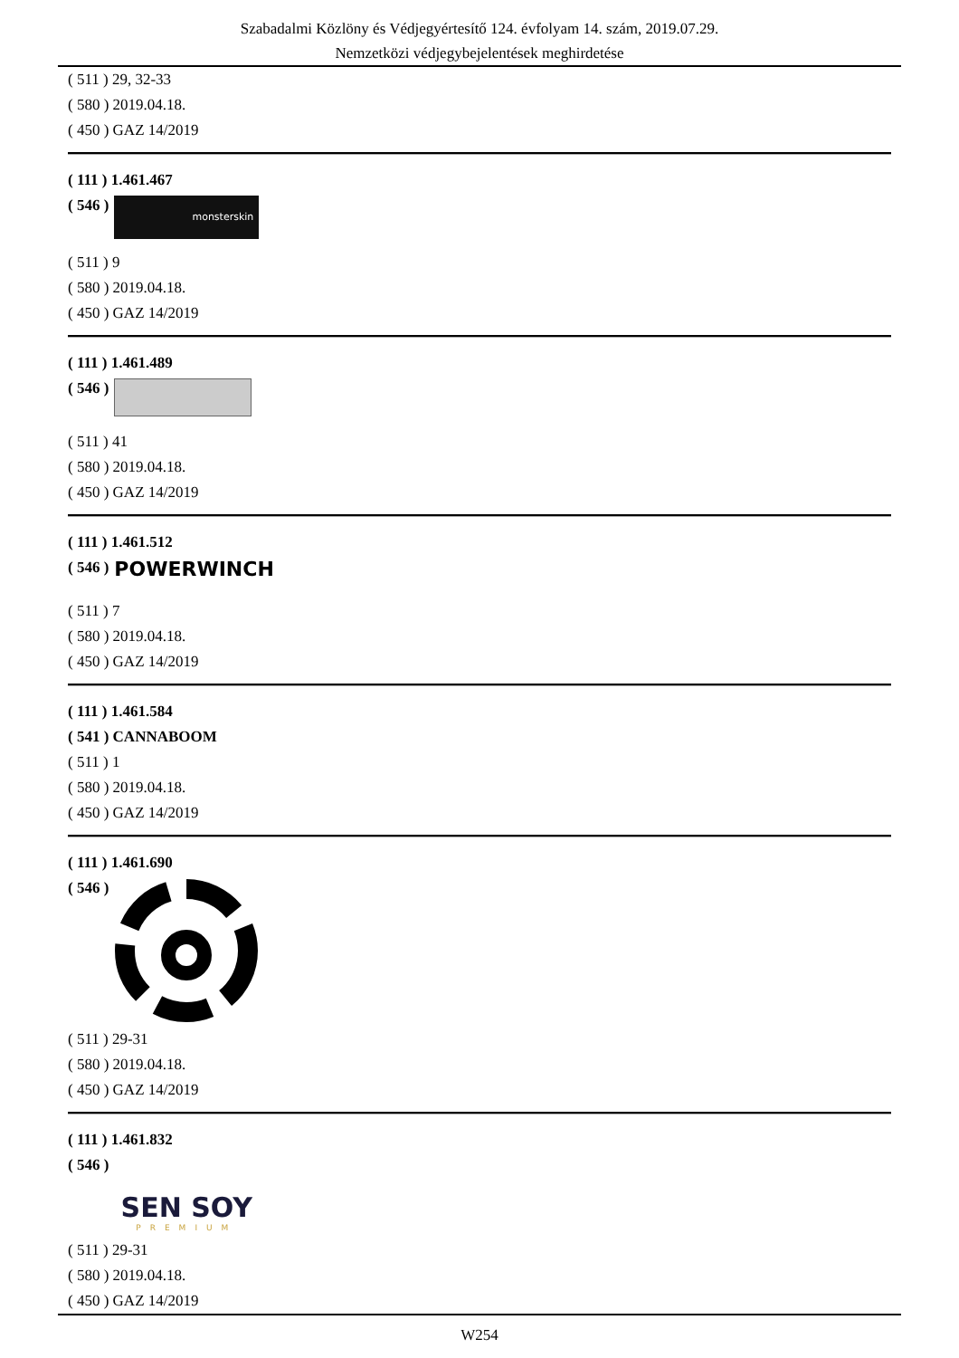Szabadalmi Közlöny és Védjegyértesítő 124. évfolyam 14. szám, 2019.07.29.
Nemzetközi védjegybejelentések meghirdetése
( 511 ) 29, 32-33
( 580 ) 2019.04.18.
( 450 ) GAZ 14/2019
( 111 ) 1.461.467
( 546 )
monsterskin
( 511 ) 9
( 580 ) 2019.04.18.
( 450 ) GAZ 14/2019
( 111 ) 1.461.489
( 546 )
( 511 ) 41
( 580 ) 2019.04.18.
( 450 ) GAZ 14/2019
( 111 ) 1.461.512
( 546 )
POWERWINCH
( 511 ) 7
( 580 ) 2019.04.18.
( 450 ) GAZ 14/2019
( 111 ) 1.461.584
( 541 ) CANNABOOM
( 511 ) 1
( 580 ) 2019.04.18.
( 450 ) GAZ 14/2019
( 111 ) 1.461.690
( 546 )
( 511 ) 29-31
( 580 ) 2019.04.18.
( 450 ) GAZ 14/2019
( 111 ) 1.461.832
( 546 )
SEN SOY
PREMIUM
( 511 ) 29-31
( 580 ) 2019.04.18.
( 450 ) GAZ 14/2019
W254